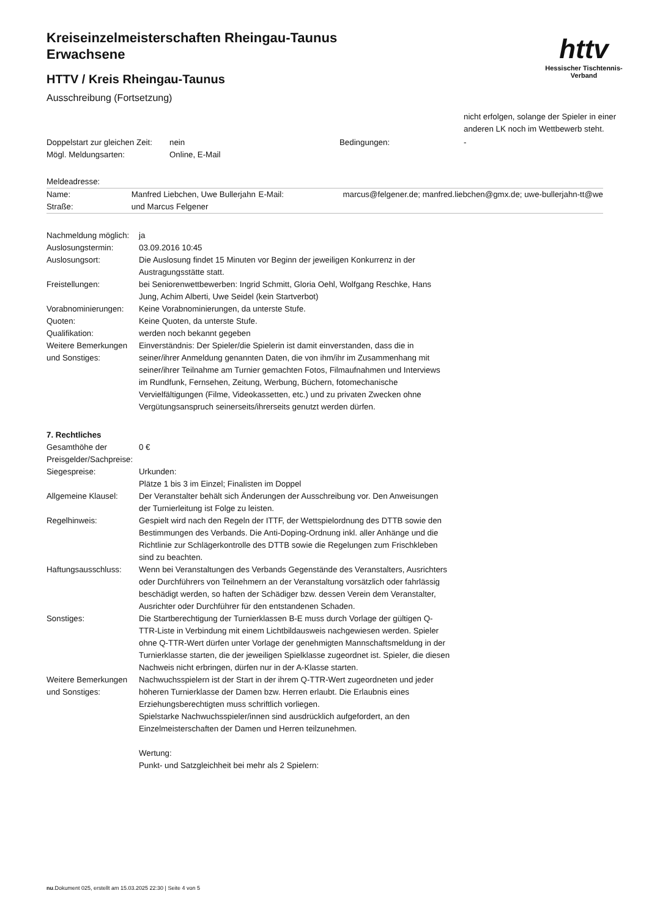httv
Hessischer Tischtennis-Verband
Kreiseinzelmeisterschaften Rheingau-Taunus
Erwachsene
HTTV / Kreis Rheingau-Taunus
Ausschreibung (Fortsetzung)
nicht erfolgen, solange der Spieler in einer anderen LK noch im Wettbewerb steht.
| Doppelstart zur gleichen Zeit: | nein | Bedingungen: | - |
| Mögl. Meldungsarten: | Online, E-Mail | | |
Meldeadresse:
| Name: | Manfred Liebchen, Uwe Bullerjahn | E-Mail: | marcus@felgener.de; manfred.liebchen@gmx.de; uwe-bullerjahn-tt@we |
| Straße: | und Marcus Felgener | | |
| Nachmeldung möglich: | ja |
| Auslosungstermin: | 03.09.2016 10:45 |
| Auslosungsort: | Die Auslosung findet 15 Minuten vor Beginn der jeweiligen Konkurrenz in der Austragungsstätte statt. |
| Freistellungen: | bei Seniorenwettbewerben: Ingrid Schmitt, Gloria Oehl, Wolfgang Reschke, Hans Jung, Achim Alberti, Uwe Seidel (kein Startverbot) |
| Vorabnominierungen: | Keine Vorabnominierungen, da unterste Stufe. |
| Quoten: | Keine Quoten, da unterste Stufe. |
| Qualifikation: | werden noch bekannt gegeben |
| Weitere Bemerkungen und Sonstiges: | Einverständnis: Der Spieler/die Spielerin ist damit einverstanden, dass die in seiner/ihrer Anmeldung genannten Daten, die von ihm/ihr im Zusammenhang mit seiner/ihrer Teilnahme am Turnier gemachten Fotos, Filmaufnahmen und Interviews im Rundfunk, Fernsehen, Zeitung, Werbung, Büchern, fotomechanische Vervielfältigungen (Filme, Videokassetten, etc.) und zu privaten Zwecken ohne Vergütungsanspruch seinerseits/ihrerseits genutzt werden dürfen. |
7. Rechtliches
| Gesamthöhe der Preisgelder/Sachpreise: | 0 € |
| Siegespreise: | Urkunden: Plätze 1 bis 3 im Einzel; Finalisten im Doppel |
| Allgemeine Klausel: | Der Veranstalter behält sich Änderungen der Ausschreibung vor. Den Anweisungen der Turnierleitung ist Folge zu leisten. |
| Regelhinweis: | Gespielt wird nach den Regeln der ITTF, der Wettspielordnung des DTTB sowie den Bestimmungen des Verbands. Die Anti-Doping-Ordnung inkl. aller Anhänge und die Richtlinie zur Schlägerkontrolle des DTTB sowie die Regelungen zum Frischkleben sind zu beachten. |
| Haftungsausschluss: | Wenn bei Veranstaltungen des Verbands Gegenstände des Veranstalters, Ausrichters oder Durchführers von Teilnehmern an der Veranstaltung vorsätzlich oder fahrlässig beschädigt werden, so haften der Schädiger bzw. dessen Verein dem Veranstalter, Ausrichter oder Durchführer für den entstandenen Schaden. |
| Sonstiges: | Die Startberechtigung der Turnierklassen B-E muss durch Vorlage der gültigen Q-TTR-Liste in Verbindung mit einem Lichtbildausweis nachgewiesen werden. Spieler ohne Q-TTR-Wert dürfen unter Vorlage der genehmigten Mannschaftsmeldung in der Turnierklasse starten, die der jeweiligen Spielklasse zugeordnet ist. Spieler, die diesen Nachweis nicht erbringen, dürfen nur in der A-Klasse starten. |
| Weitere Bemerkungen und Sonstiges: | Nachwuchsspielern ist der Start in der ihrem Q-TTR-Wert zugeordneten und jeder höheren Turnierklasse der Damen bzw. Herren erlaubt. Die Erlaubnis eines Erziehungsberechtigten muss schriftlich vorliegen. Spielstarke Nachwuchsspieler/innen sind ausdrücklich aufgefordert, an den Einzelmeisterschaften der Damen und Herren teilzunehmen. Wertung: Punkt- und Satzgleichheit bei mehr als 2 Spielern: |
nu.Dokument 025, erstellt am 15.03.2025 22:30 | Seite 4 von 5